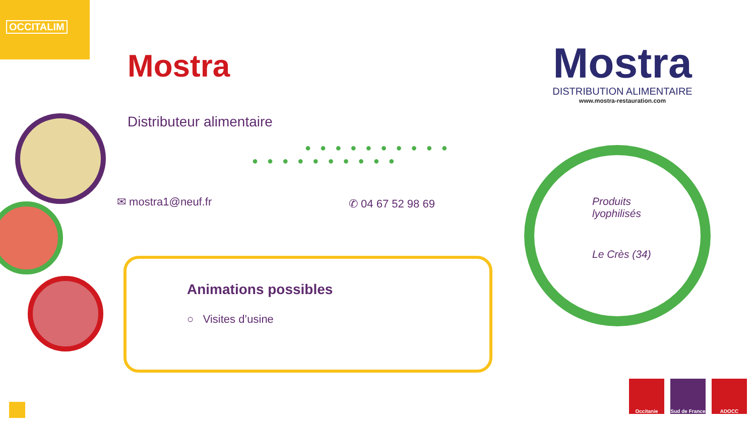OCCITALIM
Mostra
Distributeur alimentaire
●●●●●●●●●●
●●●●●●●●●●
✉ mostra1@neuf.fr ✆ 04 67 52 98 69
Animations possibles
○ Visites d’usine
Mostra
DISTRIBUTION ALIMENTAIRE
www.mostra-restauration.com
Produits
lyophilisés
Le Crès (34)
Occitanie
Sud de France
ADOCC